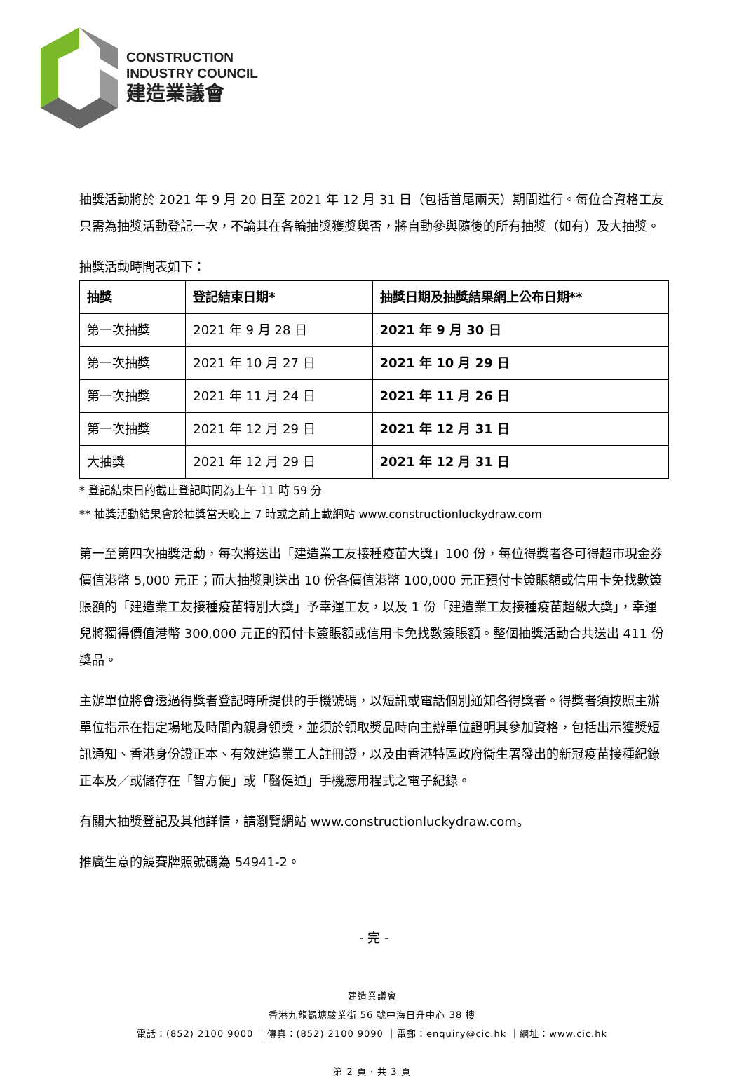CONSTRUCTION
INDUSTRY COUNCIL
建造業議會
抽獎活動將於 2021 年 9 月 20 日至 2021 年 12 月 31 日（包括首尾兩天）期間進行。每位合資格工友只需為抽獎活動登記一次，不論其在各輪抽獎獲獎與否，將自動參與隨後的所有抽獎（如有）及大抽獎。
抽獎活動時間表如下：
| 抽獎 | 登記結束日期* | 抽獎日期及抽獎結果網上公布日期** |
| --- | --- | --- |
| 第一次抽獎 | 2021 年 9 月 28 日 | 2021 年 9 月 30 日 |
| 第一次抽獎 | 2021 年 10 月 27 日 | 2021 年 10 月 29 日 |
| 第一次抽獎 | 2021 年 11 月 24 日 | 2021 年 11 月 26 日 |
| 第一次抽獎 | 2021 年 12 月 29 日 | 2021 年 12 月 31 日 |
| 大抽獎 | 2021 年 12 月 29 日 | 2021 年 12 月 31 日 |
* 登記結束日的截止登記時間為上午 11 時 59 分
** 抽獎活動結果會於抽獎當天晚上 7 時或之前上載網站 www.constructionluckydraw.com
第一至第四次抽獎活動，每次將送出「建造業工友接種疫苗大獎」100 份，每位得獎者各可得超市現金券價值港幣 5,000 元正；而大抽獎則送出 10 份各價值港幣 100,000 元正預付卡簽賬額或信用卡免找數簽賬額的「建造業工友接種疫苗特別大獎」予幸運工友，以及 1 份「建造業工友接種疫苗超級大獎」，幸運兒將獨得價值港幣 300,000 元正的預付卡簽賬額或信用卡免找數簽賬額。整個抽獎活動合共送出 411 份獎品。
主辦單位將會透過得獎者登記時所提供的手機號碼，以短訊或電話個別通知各得獎者。得獎者須按照主辦單位指示在指定場地及時間內親身領獎，並須於領取獎品時向主辦單位證明其參加資格，包括出示獲獎短訊通知、香港身份證正本、有效建造業工人註冊證，以及由香港特區政府衞生署發出的新冠疫苗接種紀錄正本及／或儲存在「智方便」或「醫健通」手機應用程式之電子紀錄。
有關大抽獎登記及其他詳情，請瀏覽網站 www.constructionluckydraw.com。
推廣生意的競賽牌照號碼為 54941-2。
- 完 -
建造業議會
香港九龍觀塘駿業街 56 號中海日升中心 38 樓
電話：(852) 2100 9000 ｜傳真：(852) 2100 9090 ｜電郵：enquiry@cic.hk ｜網址：www.cic.hk
第 2 頁 · 共 3 頁